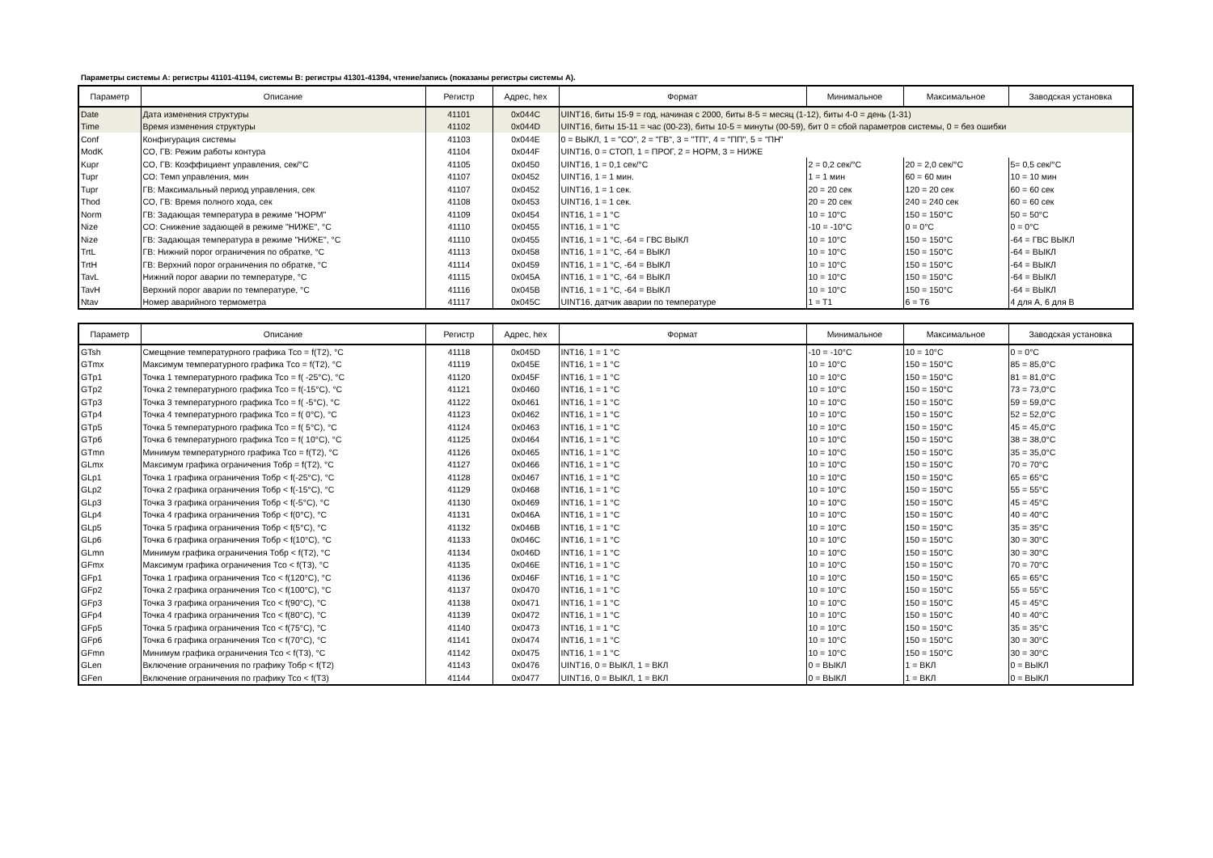Параметры системы А: регистры 41101-41194, системы В: регистры 41301-41394, чтение/запись (показаны регистры системы А).
| Параметр | Описание | Регистр | Адрес, hex | Формат | Минимальное | Максимальное | Заводская установка |
| --- | --- | --- | --- | --- | --- | --- | --- |
| Date | Дата изменения структуры | 41101 | 0x044C | UINT16, биты 15-9 = год, начиная с 2000, биты 8-5 = месяц (1-12), биты 4-0 = день (1-31) | | | |
| Time | Время изменения структуры | 41102 | 0x044D | UINT16, биты 15-11 = час (00-23), биты 10-5 = минуты (00-59), бит 0 = сбой параметров системы, 0 = без ошибки | | | |
| Conf | Конфигурация системы | 41103 | 0x044E | 0 = ВЫКЛ, 1 = "СО", 2 = "ГВ", 3 = "ТП", 4 = "ПП", 5 = "ПН" | | | |
| ModK | СО, ГВ: Режим работы контура | 41104 | 0x044F | UINT16, 0 = СТОП, 1 = ПРОГ, 2 = НОРМ, 3 = НИЖЕ | | | |
| Kupr | СО, ГВ: Коэффициент управления, сек/°С | 41105 | 0x0450 | UINT16, 1 = 0,1 сек/°С | 2 = 0,2 сек/°С | 20 = 2,0 сек/°С | 5= 0,5 сек/°С |
| Tupr | СО: Темп управления, мин | 41107 | 0x0452 | UINT16, 1 = 1 мин. | 1 = 1 мин | 60 = 60 мин | 10 = 10 мин |
| Tupr | ГВ: Максимальный период управления, сек | 41107 | 0x0452 | UINT16, 1 = 1 сек. | 20 = 20 сек | 120 = 20 сек | 60 = 60 сек |
| Thod | СО, ГВ: Время полного хода, сек | 41108 | 0x0453 | UINT16, 1 = 1 сек. | 20 = 20 сек | 240 = 240 сек | 60 = 60 сек |
| Norm | ГВ: Задающая температура в режиме "НОРМ" | 41109 | 0x0454 | INT16, 1 = 1 °С | 10 = 10°С | 150 = 150°С | 50 = 50°С |
| Nize | СО: Снижение задающей в режиме "НИЖЕ", °С | 41110 | 0x0455 | INT16, 1 = 1 °С | -10 = -10°С | 0 = 0°С | 0 = 0°С |
| Nize | ГВ: Задающая температура в режиме "НИЖЕ", °С | 41110 | 0x0455 | INT16, 1 = 1 °С, -64 = ГВС ВЫКЛ | 10 = 10°С | 150 = 150°С | -64 = ГВС ВЫКЛ |
| TrtL | ГВ: Нижний порог ограничения по обратке, °С | 41113 | 0x0458 | INT16, 1 = 1 °С, -64 = ВЫКЛ | 10 = 10°С | 150 = 150°С | -64 = ВЫКЛ |
| TrtH | ГВ: Верхний порог ограничения по обратке, °С | 41114 | 0x0459 | INT16, 1 = 1 °С, -64 = ВЫКЛ | 10 = 10°С | 150 = 150°С | -64 = ВЫКЛ |
| TavL | Нижний порог аварии по температуре, °С | 41115 | 0x045A | INT16, 1 = 1 °С, -64 = ВЫКЛ | 10 = 10°С | 150 = 150°С | -64 = ВЫКЛ |
| TavH | Верхний порог аварии по температуре, °С | 41116 | 0x045B | INT16, 1 = 1 °С, -64 = ВЫКЛ | 10 = 10°С | 150 = 150°С | -64 = ВЫКЛ |
| Ntav | Номер аварийного термометра | 41117 | 0x045C | UINT16, датчик аварии по температуре | 1 = T1 | 6 = T6 | 4 для А, 6 для В |
| Параметр | Описание | Регистр | Адрес, hex | Формат | Минимальное | Максимальное | Заводская установка |
| --- | --- | --- | --- | --- | --- | --- | --- |
| GTsh | Смещение температурного графика Тсо = f(T2), °С | 41118 | 0x045D | INT16, 1 = 1 °С | -10 = -10°С | 10 = 10°С | 0 = 0°С |
| GTmx | Максимум температурного графика Тсо = f(T2), °С | 41119 | 0x045E | INT16, 1 = 1 °С | 10 = 10°С | 150 = 150°С | 85 = 85,0°С |
| GTp1 | Точка 1 температурного графика Тсо = f( -25°С), °С | 41120 | 0x045F | INT16, 1 = 1 °С | 10 = 10°С | 150 = 150°С | 81 = 81,0°С |
| GTp2 | Точка 2 температурного графика Тсо = f(-15°С), °С | 41121 | 0x0460 | INT16, 1 = 1 °С | 10 = 10°С | 150 = 150°С | 73 = 73,0°С |
| GTp3 | Точка 3 температурного графика Тсо = f( -5°С), °С | 41122 | 0x0461 | INT16, 1 = 1 °С | 10 = 10°С | 150 = 150°С | 59 = 59,0°С |
| GTp4 | Точка 4 температурного графика Тсо = f( 0°С), °С | 41123 | 0x0462 | INT16, 1 = 1 °С | 10 = 10°С | 150 = 150°С | 52 = 52,0°С |
| GTp5 | Точка 5 температурного графика Тсо = f( 5°С), °С | 41124 | 0x0463 | INT16, 1 = 1 °С | 10 = 10°С | 150 = 150°С | 45 = 45,0°С |
| GTp6 | Точка 6 температурного графика Тсо = f( 10°С), °С | 41125 | 0x0464 | INT16, 1 = 1 °С | 10 = 10°С | 150 = 150°С | 38 = 38,0°С |
| GTmn | Минимум температурного графика Тсо = f(T2), °С | 41126 | 0x0465 | INT16, 1 = 1 °С | 10 = 10°С | 150 = 150°С | 35 = 35,0°С |
| GLmx | Максимум графика ограничения Тобр = f(T2), °С | 41127 | 0x0466 | INT16, 1 = 1 °С | 10 = 10°С | 150 = 150°С | 70 = 70°С |
| GLp1 | Точка 1 графика ограничения Тобр < f(-25°С), °С | 41128 | 0x0467 | INT16, 1 = 1 °С | 10 = 10°С | 150 = 150°С | 65 = 65°С |
| GLp2 | Точка 2 графика ограничения Тобр < f(-15°С), °С | 41129 | 0x0468 | INT16, 1 = 1 °С | 10 = 10°С | 150 = 150°С | 55 = 55°С |
| GLp3 | Точка 3 графика ограничения Тобр < f(-5°С), °С | 41130 | 0x0469 | INT16, 1 = 1 °С | 10 = 10°С | 150 = 150°С | 45 = 45°С |
| GLp4 | Точка 4 графика ограничения Тобр < f(0°С), °С | 41131 | 0x046A | INT16, 1 = 1 °С | 10 = 10°С | 150 = 150°С | 40 = 40°С |
| GLp5 | Точка 5 графика ограничения Тобр < f(5°С), °С | 41132 | 0x046B | INT16, 1 = 1 °С | 10 = 10°С | 150 = 150°С | 35 = 35°С |
| GLp6 | Точка 6 графика ограничения Тобр < f(10°С), °С | 41133 | 0x046C | INT16, 1 = 1 °С | 10 = 10°С | 150 = 150°С | 30 = 30°С |
| GLmn | Минимум графика ограничения Тобр < f(T2), °С | 41134 | 0x046D | INT16, 1 = 1 °С | 10 = 10°С | 150 = 150°С | 30 = 30°С |
| GFmx | Максимум графика ограничения Тсо < f(T3), °С | 41135 | 0x046E | INT16, 1 = 1 °С | 10 = 10°С | 150 = 150°С | 70 = 70°С |
| GFp1 | Точка 1 графика ограничения Тсо < f(120°С), °С | 41136 | 0x046F | INT16, 1 = 1 °С | 10 = 10°С | 150 = 150°С | 65 = 65°С |
| GFp2 | Точка 2 графика ограничения Тсо < f(100°С), °С | 41137 | 0x0470 | INT16, 1 = 1 °С | 10 = 10°С | 150 = 150°С | 55 = 55°С |
| GFp3 | Точка 3 графика ограничения Тсо < f(90°С), °С | 41138 | 0x0471 | INT16, 1 = 1 °С | 10 = 10°С | 150 = 150°С | 45 = 45°С |
| GFp4 | Точка 4 графика ограничения Тсо < f(80°С), °С | 41139 | 0x0472 | INT16, 1 = 1 °С | 10 = 10°С | 150 = 150°С | 40 = 40°С |
| GFp5 | Точка 5 графика ограничения Тсо < f(75°С), °С | 41140 | 0x0473 | INT16, 1 = 1 °С | 10 = 10°С | 150 = 150°С | 35 = 35°С |
| GFp6 | Точка 6 графика ограничения Тсо < f(70°С), °С | 41141 | 0x0474 | INT16, 1 = 1 °С | 10 = 10°С | 150 = 150°С | 30 = 30°С |
| GFmn | Минимум графика ограничения Тсо < f(T3), °С | 41142 | 0x0475 | INT16, 1 = 1 °С | 10 = 10°С | 150 = 150°С | 30 = 30°С |
| GLen | Включение ограничения по графику Тобр < f(T2) | 41143 | 0x0476 | UINT16, 0 = ВЫКЛ, 1 = ВКЛ | 0 = ВЫКЛ | 1 = ВКЛ | 0 = ВЫКЛ |
| GFen | Включение ограничения по графику Тсо < f(T3) | 41144 | 0x0477 | UINT16, 0 = ВЫКЛ, 1 = ВКЛ | 0 = ВЫКЛ | 1 = ВКЛ | 0 = ВЫКЛ |